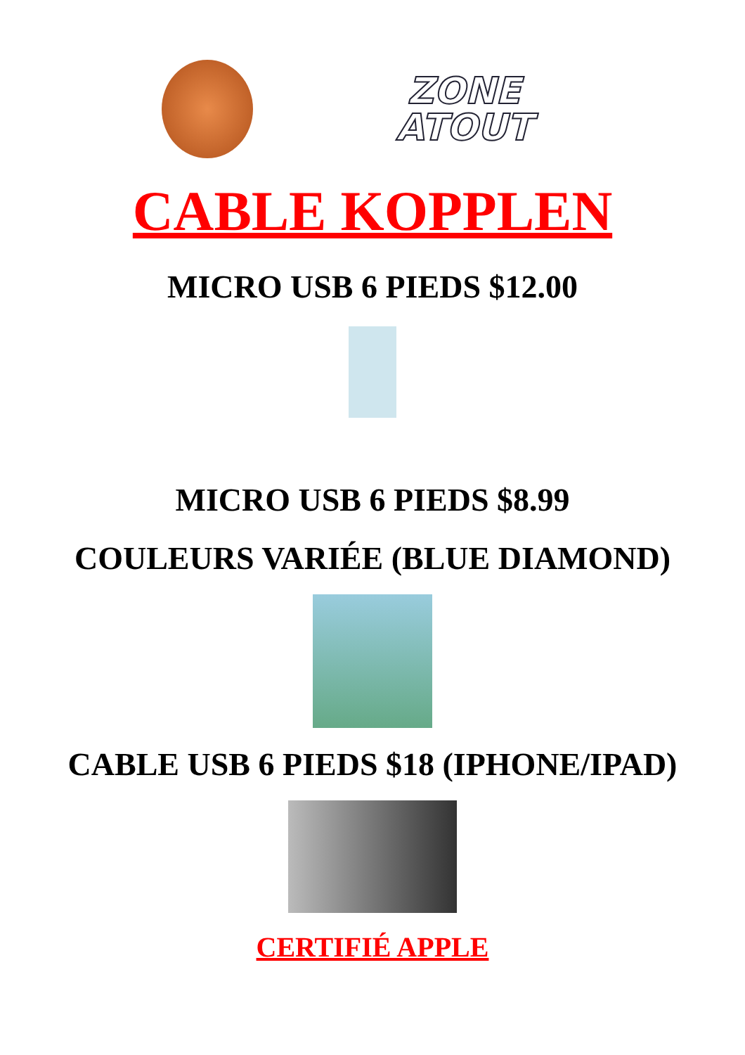ZONE
ATOUT
CABLE KOPPLEN
MICRO USB 6 PIEDS $12.00
MICRO USB 6 PIEDS $8.99
COULEURS VARIÉE (BLUE DIAMOND)
CABLE USB 6 PIEDS $18 (IPHONE/IPAD)
CERTIFIÉ APPLE